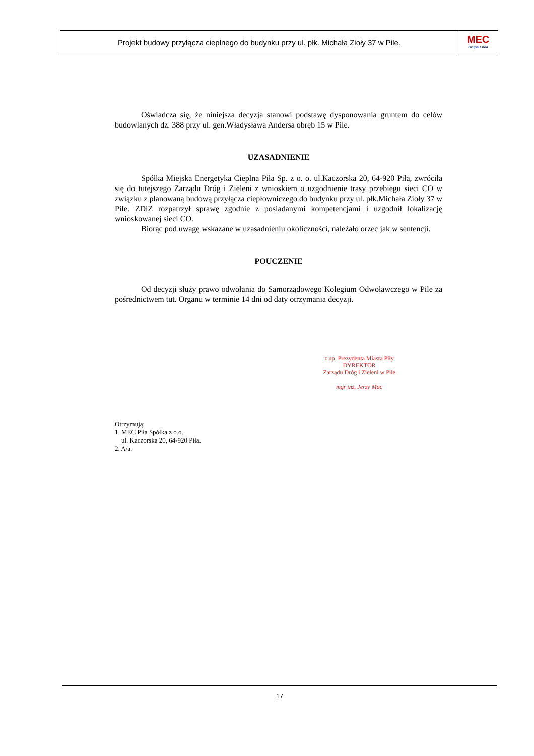Projekt budowy przyłącza cieplnego do budynku przy ul. płk. Michała Zioły 37 w Pile.
MEC
Grupa Enea
Oświadcza się, że niniejsza decyzja stanowi podstawę dysponowania gruntem do celów budowlanych dz. 388 przy ul. gen.Władysława Andersa obręb 15 w Pile.
UZASADNIENIE
Spółka Miejska Energetyka Cieplna Piła Sp. z o. o. ul.Kaczorska 20, 64-920 Piła, zwróciła się do tutejszego Zarządu Dróg i Zieleni z wnioskiem o uzgodnienie trasy przebiegu sieci CO w związku z planowaną budową przyłącza ciepłowniczego do budynku przy ul. płk.Michała Zioły 37 w Pile. ZDiZ rozpatrzył sprawę zgodnie z posiadanymi kompetencjami i uzgodnił lokalizację wnioskowanej sieci CO.
Biorąc pod uwagę wskazane w uzasadnieniu okoliczności, należało orzec jak w sentencji.
POUCZENIE
Od decyzji służy prawo odwołania do Samorządowego Kolegium Odwoławczego w Pile za pośrednictwem tut. Organu w terminie 14 dni od daty otrzymania decyzji.
z up. Prezydenta Miasta Piły
DYREKTOR
Zarządu Dróg i Zieleni w Pile
mgr inż. Jerzy Mac
Otrzymują:
1. MEC Piła Spółka z o.o.
ul. Kaczorska 20, 64-920 Piła.
2. A/a.
17